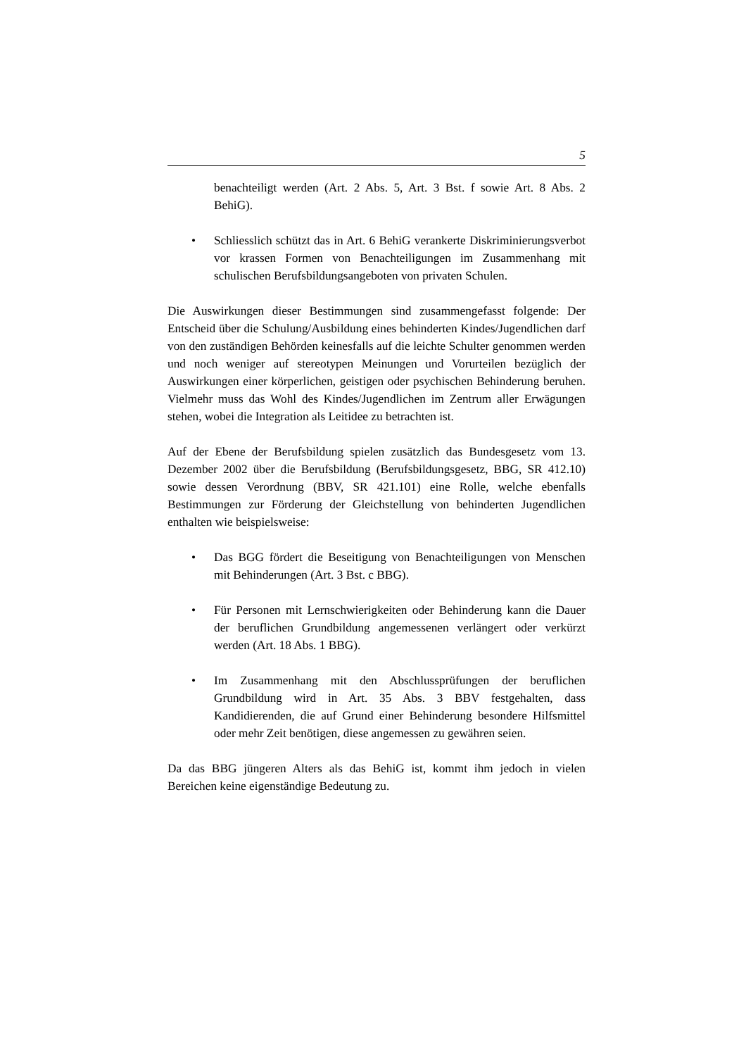5
benachteiligt werden (Art. 2 Abs. 5, Art. 3 Bst. f sowie Art. 8 Abs. 2 BehiG).
• Schliesslich schützt das in Art. 6 BehiG verankerte Diskriminierungsverbot vor krassen Formen von Benachteiligungen im Zusammenhang mit schulischen Berufsbildungsangeboten von privaten Schulen.
Die Auswirkungen dieser Bestimmungen sind zusammengefasst folgende: Der Entscheid über die Schulung/Ausbildung eines behinderten Kindes/Jugendlichen darf von den zuständigen Behörden keinesfalls auf die leichte Schulter genommen werden und noch weniger auf stereotypen Meinungen und Vorurteilen bezüglich der Auswirkungen einer körperlichen, geistigen oder psychischen Behinderung beruhen. Vielmehr muss das Wohl des Kindes/Jugendlichen im Zentrum aller Erwägungen stehen, wobei die Integration als Leitidee zu betrachten ist.
Auf der Ebene der Berufsbildung spielen zusätzlich das Bundesgesetz vom 13. Dezember 2002 über die Berufsbildung (Berufsbildungsgesetz, BBG, SR 412.10) sowie dessen Verordnung (BBV, SR 421.101) eine Rolle, welche ebenfalls Bestimmungen zur Förderung der Gleichstellung von behinderten Jugendlichen enthalten wie beispielsweise:
• Das BGG fördert die Beseitigung von Benachteiligungen von Menschen mit Behinderungen (Art. 3 Bst. c BBG).
• Für Personen mit Lernschwierigkeiten oder Behinderung kann die Dauer der beruflichen Grundbildung angemessenen verlängert oder verkürzt werden (Art. 18 Abs. 1 BBG).
• Im Zusammenhang mit den Abschlussprüfungen der beruflichen Grundbildung wird in Art. 35 Abs. 3 BBV festgehalten, dass Kandidierenden, die auf Grund einer Behinderung besondere Hilfsmittel oder mehr Zeit benötigen, diese angemessen zu gewähren seien.
Da das BBG jüngeren Alters als das BehiG ist, kommt ihm jedoch in vielen Bereichen keine eigenständige Bedeutung zu.